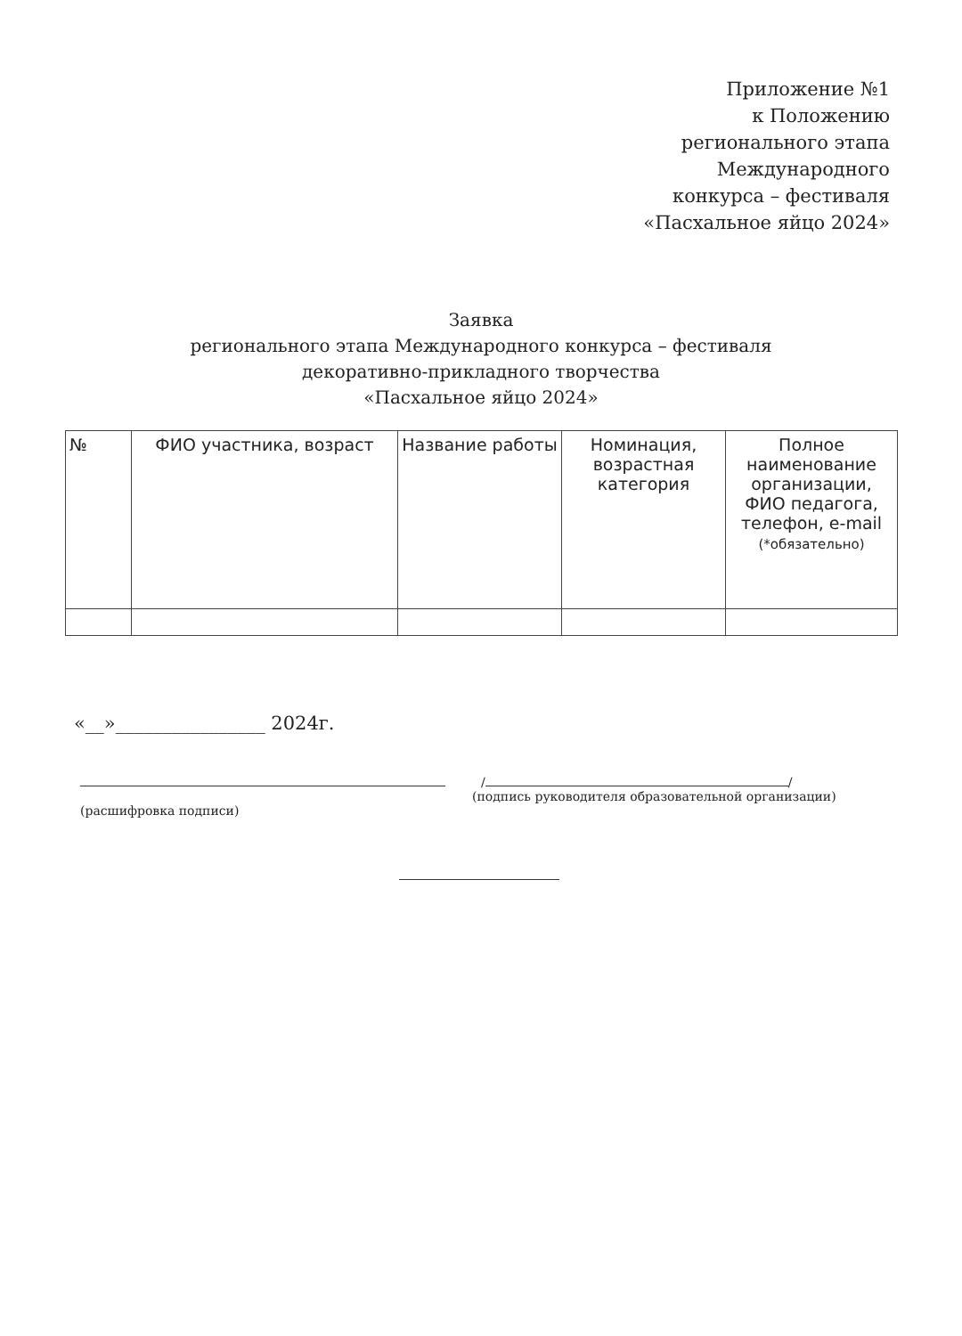Приложение №1
к Положению
регионального этапа
Международного
конкурса – фестиваля
«Пасхальное яйцо 2024»
Заявка
регионального этапа Международного конкурса – фестиваля
декоративно-прикладного творчества
«Пасхальное яйцо 2024»
| № | ФИО участника, возраст | Название работы | Номинация, возрастная категория | Полное наименование организации, ФИО педагога, телефон, e-mail (*обязательно) |
| --- | --- | --- | --- | --- |
«__»________________ 2024г.
/ /
(подпись руководителя образовательной организации)
(расшифровка подписи)